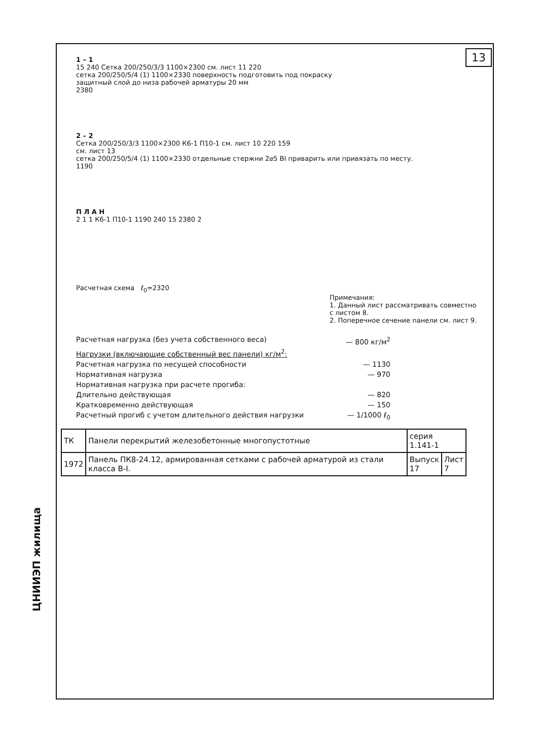13
ЦНИИЭП жилища
1 – 1
15 240 Сетка 200/250/3/3 1100×2300 см. лист 11 220
сетка 200/250/5/4 (1) 1100×2330 поверхность подготовить под покраску
защитный слой до низа рабочей арматуры 20 мм
2380
2 – 2
Сетка 200/250/3/3 1100×2300 К6-1 П10-1 см. лист 10 220 159
см. лист 13
сетка 200/250/5/4 (1) 1100×2330 отдельные стержни 2⌀5 ВI приварить или привязать по месту.
1190
П Л А Н
2 1 1 К6-1 П10-1 1190 240 15 2380 2
Расчетная схема ℓ<sub>0</sub>=2320
Примечания:
1. Данный лист рассматривать совместно с листом 8.
2. Поперечное сечение панели см. лист 9.
Расчетная нагрузка (без учета собственного веса) — 800 кг/м<sup>2</sup>
Нагрузки (включающие собственный вес панели) кг/м<sup>2</sup>:
Расчетная нагрузка по несущей способности — 1130
Нормативная нагрузка — 970
Нормативная нагрузка при расчете прогиба:
Длительно действующая — 820
Кратковременно действующая — 150
Расчетный прогиб с учетом длительного действия нагрузки — 1/1000 ℓ<sub>0</sub>
| ТК | Панели перекрытий железобетонные многопустотные | серия 1.141-1 | |
| 1972 | Панель ПК8-24.12, армированная сетками с рабочей арматурой из стали класса В-I. | Выпуск 17 | Лист 7 |